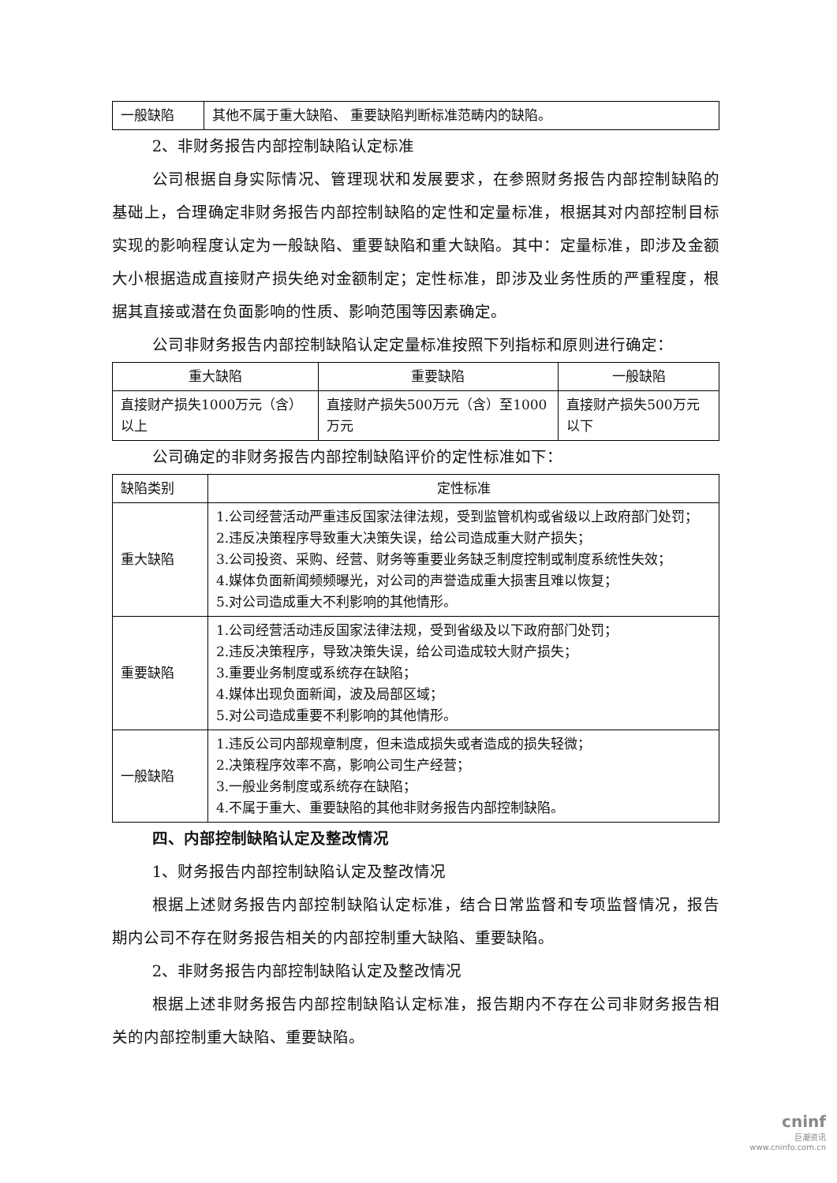| 一般缺陷 | 其他不属于重大缺陷、 重要缺陷判断标准范畴内的缺陷。 |
2、非财务报告内部控制缺陷认定标准
公司根据自身实际情况、管理现状和发展要求，在参照财务报告内部控制缺陷的基础上，合理确定非财务报告内部控制缺陷的定性和定量标准，根据其对内部控制目标实现的影响程度认定为一般缺陷、重要缺陷和重大缺陷。其中：定量标准，即涉及金额大小根据造成直接财产损失绝对金额制定；定性标准，即涉及业务性质的严重程度，根据其直接或潜在负面影响的性质、影响范围等因素确定。
公司非财务报告内部控制缺陷认定定量标准按照下列指标和原则进行确定：
| 重大缺陷 | 重要缺陷 | 一般缺陷 |
| --- | --- | --- |
| 直接财产损失1000万元（含）以上 | 直接财产损失500万元（含）至1000万元 | 直接财产损失500万元以下 |
公司确定的非财务报告内部控制缺陷评价的定性标准如下：
| 缺陷类别 | 定性标准 |
| --- | --- |
| 重大缺陷 | 1.公司经营活动严重违反国家法律法规，受到监管机构或省级以上政府部门处罚； 2.违反决策程序导致重大决策失误，给公司造成重大财产损失； 3.公司投资、采购、经营、财务等重要业务缺乏制度控制或制度系统性失效； 4.媒体负面新闻频频曝光，对公司的声誉造成重大损害且难以恢复； 5.对公司造成重大不利影响的其他情形。 |
| 重要缺陷 | 1.公司经营活动违反国家法律法规，受到省级及以下政府部门处罚； 2.违反决策程序，导致决策失误，给公司造成较大财产损失； 3.重要业务制度或系统存在缺陷； 4.媒体出现负面新闻，波及局部区域； 5.对公司造成重要不利影响的其他情形。 |
| 一般缺陷 | 1.违反公司内部规章制度，但未造成损失或者造成的损失轻微； 2.决策程序效率不高，影响公司生产经营； 3.一般业务制度或系统存在缺陷； 4.不属于重大、重要缺陷的其他非财务报告内部控制缺陷。 |
四、内部控制缺陷认定及整改情况
1、财务报告内部控制缺陷认定及整改情况
根据上述财务报告内部控制缺陷认定标准，结合日常监督和专项监督情况，报告期内公司不存在财务报告相关的内部控制重大缺陷、重要缺陷。
2、非财务报告内部控制缺陷认定及整改情况
根据上述非财务报告内部控制缺陷认定标准，报告期内不存在公司非财务报告相关的内部控制重大缺陷、重要缺陷。
cninf
巨潮资讯
www.cninfo.com.cn